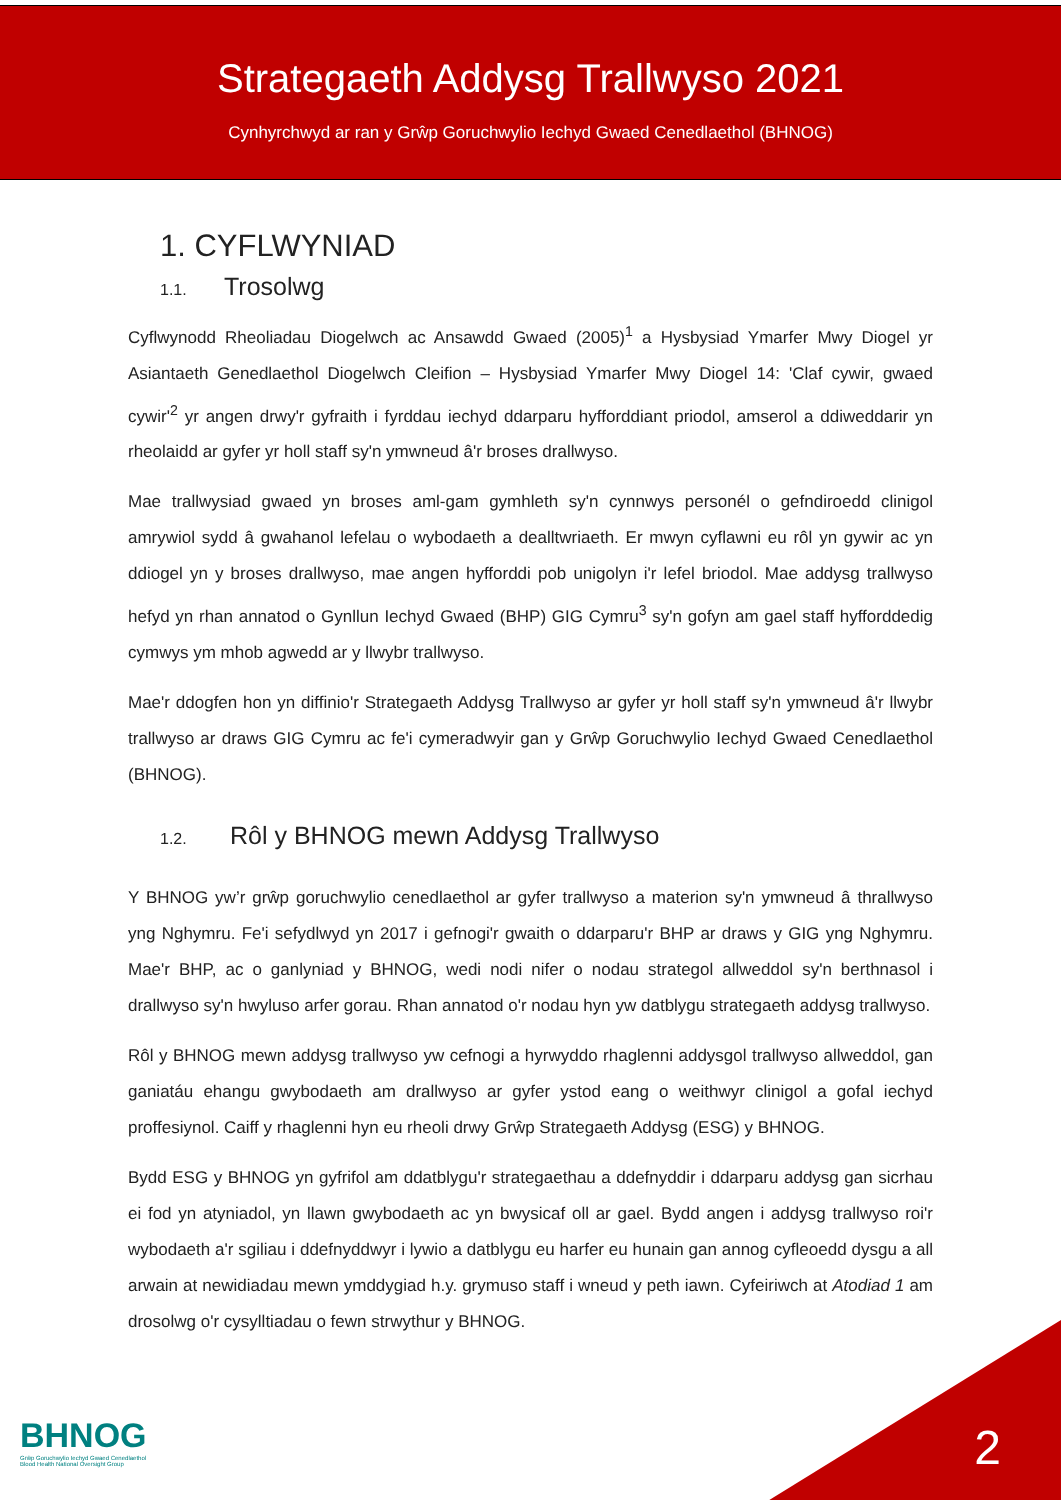Strategaeth Addysg Trallwyso 2021
Cynhyrchwyd ar ran y Grŵp Goruchwylio Iechyd Gwaed Cenedlaethol (BHNOG)
1. CYFLWYNIAD
1.1. Trosolwg
Cyflwynodd Rheoliadau Diogelwch ac Ansawdd Gwaed (2005)<sup>1</sup> a Hysbysiad Ymarfer Mwy Diogel yr Asiantaeth Genedlaethol Diogelwch Cleifion – Hysbysiad Ymarfer Mwy Diogel 14: 'Claf cywir, gwaed cywir'<sup>2</sup> yr angen drwy'r gyfraith i fyrddau iechyd ddarparu hyfforddiant priodol, amserol a ddiweddarir yn rheolaidd ar gyfer yr holl staff sy'n ymwneud â'r broses drallwyso.
Mae trallwysiad gwaed yn broses aml-gam gymhleth sy'n cynnwys personél o gefndiroedd clinigol amrywiol sydd â gwahanol lefelau o wybodaeth a dealltwriaeth. Er mwyn cyflawni eu rôl yn gywir ac yn ddiogel yn y broses drallwyso, mae angen hyfforddi pob unigolyn i'r lefel briodol. Mae addysg trallwyso hefyd yn rhan annatod o Gynllun Iechyd Gwaed (BHP) GIG Cymru<sup>3</sup> sy'n gofyn am gael staff hyfforddedig cymwys ym mhob agwedd ar y llwybr trallwyso.
Mae'r ddogfen hon yn diffinio'r Strategaeth Addysg Trallwyso ar gyfer yr holl staff sy'n ymwneud â'r llwybr trallwyso ar draws GIG Cymru ac fe'i cymeradwyir gan y Grŵp Goruchwylio Iechyd Gwaed Cenedlaethol (BHNOG).
1.2. Rôl y BHNOG mewn Addysg Trallwyso
Y BHNOG yw’r grŵp goruchwylio cenedlaethol ar gyfer trallwyso a materion sy'n ymwneud â thrallwyso yng Nghymru. Fe'i sefydlwyd yn 2017 i gefnogi'r gwaith o ddarparu'r BHP ar draws y GIG yng Nghymru. Mae'r BHP, ac o ganlyniad y BHNOG, wedi nodi nifer o nodau strategol allweddol sy'n berthnasol i drallwyso sy'n hwyluso arfer gorau. Rhan annatod o'r nodau hyn yw datblygu strategaeth addysg trallwyso.
Rôl y BHNOG mewn addysg trallwyso yw cefnogi a hyrwyddo rhaglenni addysgol trallwyso allweddol, gan ganiatáu ehangu gwybodaeth am drallwyso ar gyfer ystod eang o weithwyr clinigol a gofal iechyd proffesiynol. Caiff y rhaglenni hyn eu rheoli drwy Grŵp Strategaeth Addysg (ESG) y BHNOG.
Bydd ESG y BHNOG yn gyfrifol am ddatblygu'r strategaethau a ddefnyddir i ddarparu addysg gan sicrhau ei fod yn atyniadol, yn llawn gwybodaeth ac yn bwysicaf oll ar gael. Bydd angen i addysg trallwyso roi'r wybodaeth a'r sgiliau i ddefnyddwyr i lywio a datblygu eu harfer eu hunain gan annog cyfleoedd dysgu a all arwain at newidiadau mewn ymddygiad h.y. grymuso staff i wneud y peth iawn. Cyfeiriwch at Atodiad 1 am drosolwg o'r cysylltiadau o fewn strwythur y BHNOG.
BHNOG
Grŵp Goruchwylio Iechyd Gwaed Cenedlaethol
Blood Health National Oversight Group
2